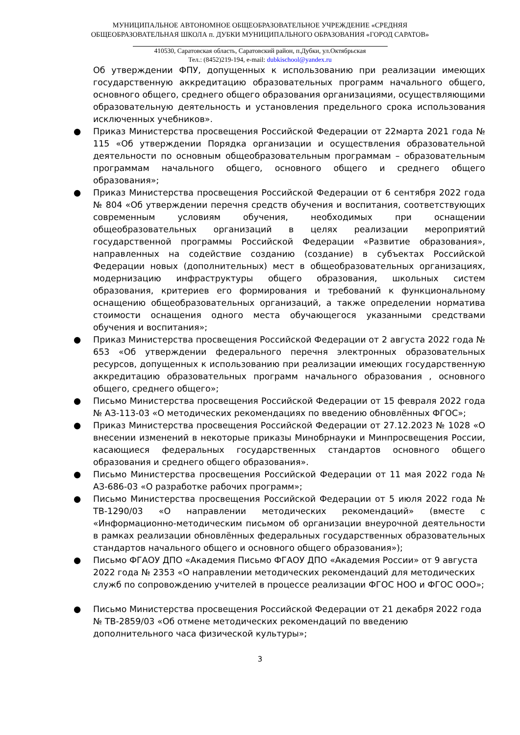МУНИЦИПАЛЬНОЕ АВТОНОМНОЕ ОБЩЕОБРАЗОВАТЕЛЬНОЕ УЧРЕЖДЕНИЕ «СРЕДНЯЯ
ОБЩЕОБРАЗОВАТЕЛЬНАЯ ШКОЛА п. ДУБКИ МУНИЦИПАЛЬНОГО ОБРАЗОВАНИЯ «ГОРОД САРАТОВ»
410530, Саратовская область, Саратовский район, п.Дубки, ул.Октябрьская
Тел.: (8452)219-194, e-mail: dubkischool@yandex.ru
Об утверждении ФПУ, допущенных к использованию при реализации имеющих государственную аккредитацию образовательных программ начального общего, основного общего, среднего общего образования организациями, осуществляющими образовательную деятельность и установления предельного срока использования исключенных учебников».
● Приказ Министерства просвещения Российской Федерации от 22марта 2021 года № 115 «Об утверждении Порядка организации и осуществления образовательной деятельности по основным общеобразовательным программам – образовательным программам начального общего, основного общего и среднего общего образования»;
● Приказ Министерства просвещения Российской Федерации от 6 сентября 2022 года № 804 «Об утверждении перечня средств обучения и воспитания, соответствующих современным условиям обучения, необходимых при оснащении общеобразовательных организаций в целях реализации мероприятий государственной программы Российской Федерации «Развитие образования», направленных на содействие созданию (создание) в субъектах Российской Федерации новых (дополнительных) мест в общеобразовательных организациях, модернизацию инфраструктуры общего образования, школьных систем образования, критериев его формирования и требований к функциональному оснащению общеобразовательных организаций, а также определении норматива стоимости оснащения одного места обучающегося указанными средствами обучения и воспитания»;
● Приказ Министерства просвещения Российской Федерации от 2 августа 2022 года № 653 «Об утверждении федерального перечня электронных образовательных ресурсов, допущенных к использованию при реализации имеющих государственную аккредитацию образовательных программ начального образования , основного общего, среднего общего»;
● Письмо Министерства просвещения Российской Федерации от 15 февраля 2022 года № АЗ-113-03 «О методических рекомендациях по введению обновлённых ФГОС»;
● Приказ Министерства просвещения Российской Федерации от 27.12.2023 № 1028 «О внесении изменений в некоторые приказы Минобрнауки и Минпросвещения России, касающиеся федеральных государственных стандартов основного общего образования и среднего общего образования».
● Письмо Министерства просвещения Российской Федерации от 11 мая 2022 года № АЗ-686-03 «О разработке рабочих программ»;
● Письмо Министерства просвещения Российской Федерации от 5 июля 2022 года № ТВ-1290/03 «О направлении методических рекомендаций» (вместе с «Информационно-методическим письмом об организации внеурочной деятельности в рамках реализации обновлённых федеральных государственных образовательных стандартов начального общего и основного общего образования»);
● Письмо ФГАОУ ДПО «Академия Письмо ФГАОУ ДПО «Академия России» от 9 августа 2022 года № 2353 «О направлении методических рекомендаций для методических служб по сопровождению учителей в процессе реализации ФГОС НОО и ФГОС ООО»;
● Письмо Министерства просвещения Российской Федерации от 21 декабря 2022 года № ТВ-2859/03 «Об отмене методических рекомендаций по введению дополнительного часа физической культуры»;
3